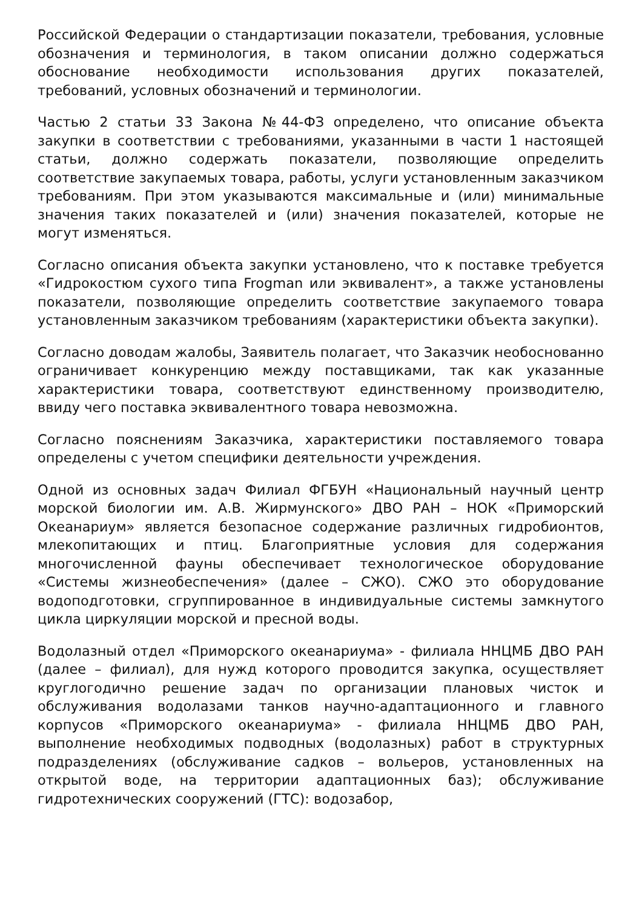Российской Федерации о стандартизации показатели, требования, условные обозначения и терминология, в таком описании должно содержаться обоснование необходимости использования других показателей, требований, условных обозначений и терминологии.
Частью 2 статьи 33 Закона №44-ФЗ определено, что описание объекта закупки в соответствии с требованиями, указанными в части 1 настоящей статьи, должно содержать показатели, позволяющие определить соответствие закупаемых товара, работы, услуги установленным заказчиком требованиям. При этом указываются максимальные и (или) минимальные значения таких показателей и (или) значения показателей, которые не могут изменяться.
Согласно описания объекта закупки установлено, что к поставке требуется «Гидрокостюм сухого типа Frogman или эквивалент», а также установлены показатели, позволяющие определить соответствие закупаемого товара установленным заказчиком требованиям (характеристики объекта закупки).
Согласно доводам жалобы, Заявитель полагает, что Заказчик необоснованно ограничивает конкуренцию между поставщиками, так как указанные характеристики товара, соответствуют единственному производителю, ввиду чего поставка эквивалентного товара невозможна.
Согласно пояснениям Заказчика, характеристики поставляемого товара определены с учетом специфики деятельности учреждения.
Одной из основных задач Филиал ФГБУН «Национальный научный центр морской биологии им. А.В. Жирмунского» ДВО РАН – НОК «Приморский Океанариум» является безопасное содержание различных гидробионтов, млекопитающих и птиц. Благоприятные условия для содержания многочисленной фауны обеспечивает технологическое оборудование «Системы жизнеобеспечения» (далее – СЖО). СЖО это оборудование водоподготовки, сгруппированное в индивидуальные системы замкнутого цикла циркуляции морской и пресной воды.
Водолазный отдел «Приморского океанариума» - филиала ННЦМБ ДВО РАН (далее – филиал), для нужд которого проводится закупка, осуществляет круглогодично решение задач по организации плановых чисток и обслуживания водолазами танков научно-адаптационного и главного корпусов «Приморского океанариума» - филиала ННЦМБ ДВО РАН, выполнение необходимых подводных (водолазных) работ в структурных подразделениях (обслуживание садков – вольеров, установленных на открытой воде, на территории адаптационных баз); обслуживание гидротехнических сооружений (ГТС): водозабор,